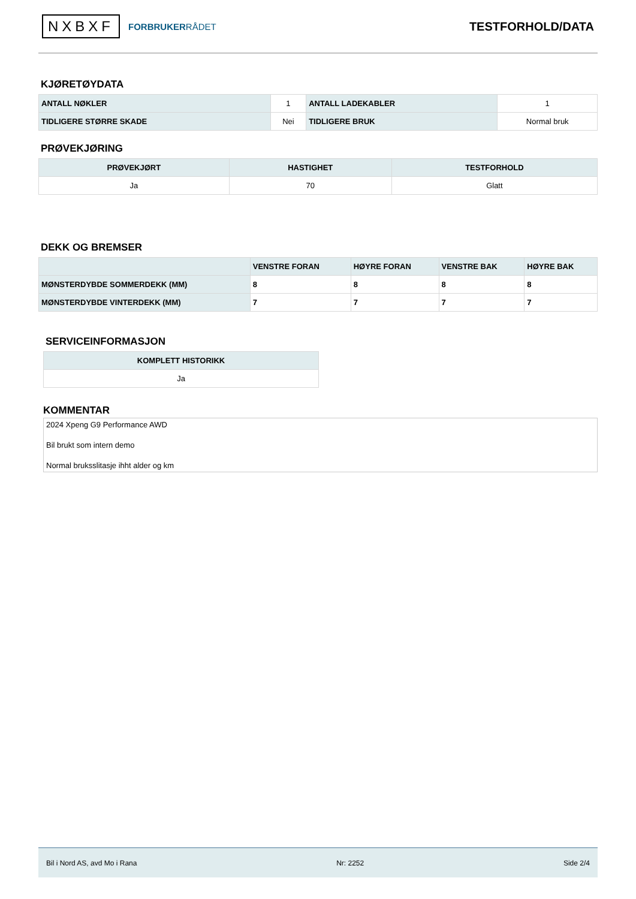NXBXF FORBRUKERRÅDET
TESTFORHOLD/DATA
KJØRETØYDATA
| ANTALL NØKLER | 1 | ANTALL LADEKABLER | 1 |
| TIDLIGERE STØRRE SKADE | Nei | TIDLIGERE BRUK | Normal bruk |
PRØVEKJØRING
| PRØVEKJØRT | HASTIGHET | TESTFORHOLD |
| --- | --- | --- |
| Ja | 70 | Glatt |
DEKK OG BREMSER
| | VENSTRE FORAN | HØYRE FORAN | VENSTRE BAK | HØYRE BAK |
| --- | --- | --- | --- | --- |
| MØNSTERDYBDE SOMMERDEKK (MM) | 8 | 8 | 8 | 8 |
| MØNSTERDYBDE VINTERDEKK (MM) | 7 | 7 | 7 | 7 |
SERVICEINFORMASJON
| KOMPLETT HISTORIKK |
| --- |
| Ja |
KOMMENTAR
2024 Xpeng G9 Performance AWD
Bil brukt som intern demo
Normal bruksslitasje ihht alder og km
Bil i Nord AS, avd Mo i Rana Nr: 2252 Side 2/4